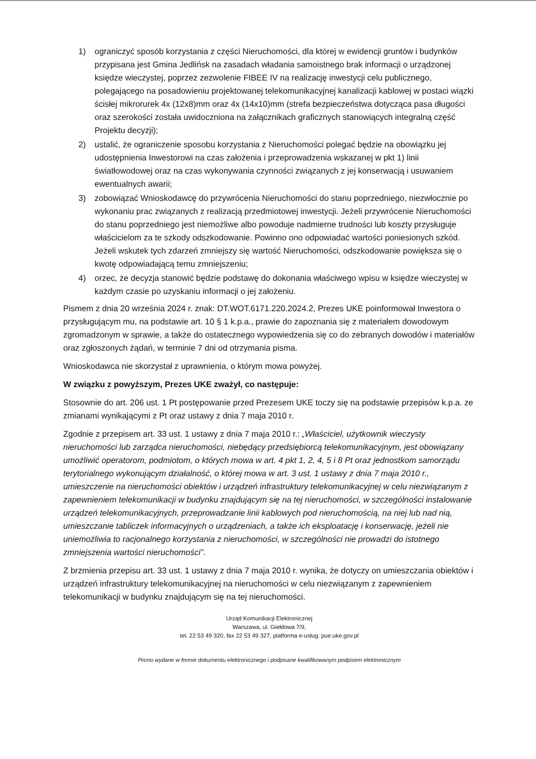1) ograniczyć sposób korzystania z części Nieruchomości, dla której w ewidencji gruntów i budynków przypisana jest Gmina Jedlińsk na zasadach władania samoistnego brak informacji o urządzonej księdze wieczystej, poprzez zezwolenie FIBEE IV na realizację inwestycji celu publicznego, polegającego na posadowieniu projektowanej telekomunikacyjnej kanalizacji kablowej w postaci wiązki ścisłej mikrorurek 4x (12x8)mm oraz 4x (14x10)mm (strefa bezpieczeństwa dotycząca pasa długości oraz szerokości została uwidoczniona na załącznikach graficznych stanowiących integralną część Projektu decyzji);
2) ustalić, że ograniczenie sposobu korzystania z Nieruchomości polegać będzie na obowiązku jej udostępnienia Inwestorowi na czas założenia i przeprowadzenia wskazanej w pkt 1) linii światłowodowej oraz na czas wykonywania czynności związanych z jej konserwacją i usuwaniem ewentualnych awarii;
3) zobowiązać Wnioskodawcę do przywrócenia Nieruchomości do stanu poprzedniego, niezwłocznie po wykonaniu prac związanych z realizacją przedmiotowej inwestycji. Jeżeli przywrócenie Nieruchomości do stanu poprzedniego jest niemożliwe albo powoduje nadmierne trudności lub koszty przysługuje właścicielom za te szkody odszkodowanie. Powinno ono odpowiadać wartości poniesionych szkód. Jeżeli wskutek tych zdarzeń zmniejszy się wartość Nieruchomości, odszkodowanie powiększa się o kwotę odpowiadającą temu zmniejszeniu;
4) orzec, że decyzja stanowić będzie podstawę do dokonania właściwego wpisu w księdze wieczystej w każdym czasie po uzyskaniu informacji o jej założeniu.
Pismem z dnia 20 września 2024 r. znak: DT.WOT.6171.220.2024.2, Prezes UKE poinformował Inwestora o przysługującym mu, na podstawie art. 10 § 1 k.p.a., prawie do zapoznania się z materiałem dowodowym zgromadzonym w sprawie, a także do ostatecznego wypowiedzenia się co do zebranych dowodów i materiałów oraz zgłoszonych żądań, w terminie 7 dni od otrzymania pisma.
Wnioskodawca nie skorzystał z uprawnienia, o którym mowa powyżej.
W związku z powyższym, Prezes UKE zważył, co następuje:
Stosownie do art. 206 ust. 1 Pt postępowanie przed Prezesem UKE toczy się na podstawie przepisów k.p.a. ze zmianami wynikającymi z Pt oraz ustawy z dnia 7 maja 2010 r.
Zgodnie z przepisem art. 33 ust. 1 ustawy z dnia 7 maja 2010 r.: „Właściciel, użytkownik wieczysty nieruchomości lub zarządca nieruchomości, niebędący przedsiębiorcą telekomunikacyjnym, jest obowiązany umożliwić operatorom, podmiotom, o których mowa w art. 4 pkt 1, 2, 4, 5 i 8 Pt oraz jednostkom samorządu terytorialnego wykonującym działalność, o której mowa w art. 3 ust. 1 ustawy z dnia 7 maja 2010 r., umieszczenie na nieruchomości obiektów i urządzeń infrastruktury telekomunikacyjnej w celu niezwiązanym z zapewnieniem telekomunikacji w budynku znajdującym się na tej nieruchomości, w szczególności instalowanie urządzeń telekomunikacyjnych, przeprowadzanie linii kablowych pod nieruchomością, na niej lub nad nią, umieszczanie tabliczek informacyjnych o urządzeniach, a także ich eksploatację i konserwację, jeżeli nie uniemożliwia to racjonalnego korzystania z nieruchomości, w szczególności nie prowadzi do istotnego zmniejszenia wartości nieruchomości”.
Z brzmienia przepisu art. 33 ust. 1 ustawy z dnia 7 maja 2010 r. wynika, że dotyczy on umieszczania obiektów i urządzeń infrastruktury telekomunikacyjnej na nieruchomości w celu niezwiązanym z zapewnieniem telekomunikacji w budynku znajdującym się na tej nieruchomości.
Urząd Komunikacji Elektronicznej
Warszawa, ul. Giełdowa 7/9,
tel. 22 53 49 320, fax 22 53 49 327, platforma e-usług: pue.uke.gov.pl
Pismo wydane w formie dokumentu elektronicznego i podpisane kwalifikowanym podpisem elektronicznym